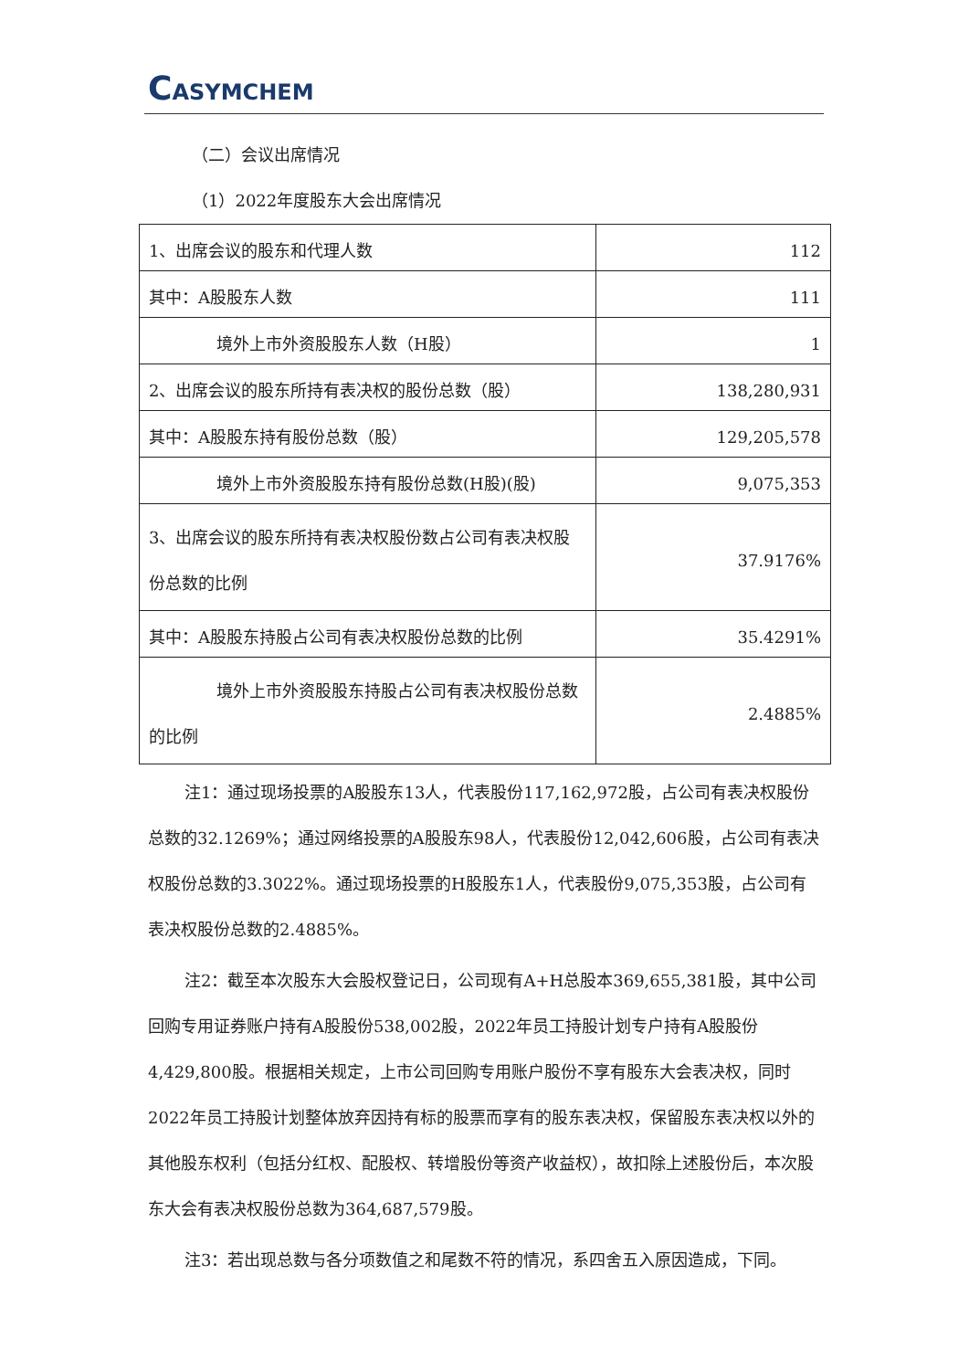CASYMCHEM
（二）会议出席情况
（1）2022年度股东大会出席情况
| 1、出席会议的股东和代理人数 | 112 |
| 其中：A股股东人数 | 111 |
| 境外上市外资股股东人数（H股） | 1 |
| 2、出席会议的股东所持有表决权的股份总数（股） | 138,280,931 |
| 其中：A股股东持有股份总数（股） | 129,205,578 |
| 境外上市外资股股东持有股份总数(H股)(股) | 9,075,353 |
| 3、出席会议的股东所持有表决权股份数占公司有表决权股份总数的比例 | 37.9176% |
| 其中：A股股东持股占公司有表决权股份总数的比例 | 35.4291% |
| 境外上市外资股股东持股占公司有表决权股 份总数的比例 | 2.4885% |
注1：通过现场投票的A股股东13人，代表股份117,162,972股，占公司有表决权股份总数的32.1269%；通过网络投票的A股股东98人，代表股份12,042,606股，占公司有表决权股份总数的3.3022%。通过现场投票的H股股东1人，代表股份9,075,353股，占公司有表决权股份总数的2.4885%。
注2：截至本次股东大会股权登记日，公司现有A+H总股本369,655,381股，其中公司回购专用证券账户持有A股股份538,002股，2022年员工持股计划专户持有A股股份4,429,800股。根据相关规定，上市公司回购专用账户股份不享有股东大会表决权，同时2022年员工持股计划整体放弃因持有标的股票而享有的股东表决权，保留股东表决权以外的其他股东权利（包括分红权、配股权、转增股份等资产收益权），故扣除上述股份后，本次股东大会有表决权股份总数为364,687,579股。
注3：若出现总数与各分项数值之和尾数不符的情况，系四舍五入原因造成，下同。